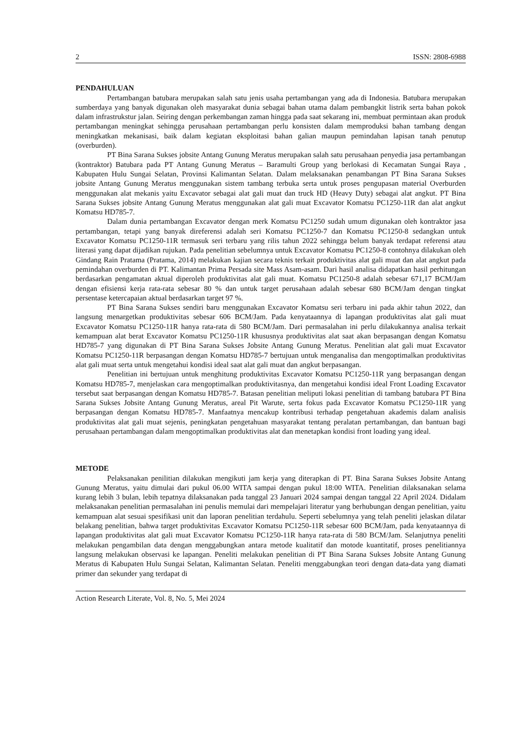2 ISSN: 2808-6988
PENDAHULUAN
Pertambangan batubara merupakan salah satu jenis usaha pertambangan yang ada di Indonesia. Batubara merupakan sumberdaya yang banyak digunakan oleh masyarakat dunia sebagai bahan utama dalam pembangkit listrik serta bahan pokok dalam infrastrukstur jalan. Seiring dengan perkembangan zaman hingga pada saat sekarang ini, membuat permintaan akan produk pertambangan meningkat sehingga perusahaan pertambangan perlu konsisten dalam memproduksi bahan tambang dengan meningkatkan mekanisasi, baik dalam kegiatan eksploitasi bahan galian maupun pemindahan lapisan tanah penutup (overburden).
PT Bina Sarana Sukses jobsite Antang Gunung Meratus merupakan salah satu perusahaan penyedia jasa pertambangan (kontraktor) Batubara pada PT Antang Gunung Meratus – Baramulti Group yang berlokasi di Kecamatan Sungai Raya , Kabupaten Hulu Sungai Selatan, Provinsi Kalimantan Selatan. Dalam melaksanakan penambangan PT Bina Sarana Sukses jobsite Antang Gunung Meratus menggunakan sistem tambang terbuka serta untuk proses pengupasan material Overburden menggunakan alat mekanis yaitu Excavator sebagai alat gali muat dan truck HD (Heavy Duty) sebagai alat angkut. PT Bina Sarana Sukses jobsite Antang Gunung Meratus menggunakan alat gali muat Excavator Komatsu PC1250-11R dan alat angkut Komatsu HD785-7.
Dalam dunia pertambangan Excavator dengan merk Komatsu PC1250 sudah umum digunakan oleh kontraktor jasa pertambangan, tetapi yang banyak direferensi adalah seri Komatsu PC1250-7 dan Komatsu PC1250-8 sedangkan untuk Excavator Komatsu PC1250-11R termasuk seri terbaru yang rilis tahun 2022 sehingga belum banyak terdapat referensi atau literasi yang dapat dijadikan rujukan. Pada penelitian sebelumnya untuk Excavator Komatsu PC1250-8 contohnya dilakukan oleh Gindang Rain Pratama (Pratama, 2014) melakukan kajian secara teknis terkait produktivitas alat gali muat dan alat angkut pada pemindahan overburden di PT. Kalimantan Prima Persada site Mass Asam-asam. Dari hasil analisa didapatkan hasil perhitungan berdasarkan pengamatan aktual diperoleh produktivitas alat gali muat. Komatsu PC1250-8 adalah sebesar 671,17 BCM/Jam dengan efisiensi kerja rata-rata sebesar 80 % dan untuk target perusahaan adalah sebesar 680 BCM/Jam dengan tingkat persentase ketercapaian aktual berdasarkan target 97 %.
PT Bina Sarana Sukses sendiri baru menggunakan Excavator Komatsu seri terbaru ini pada akhir tahun 2022, dan langsung menargetkan produktivitas sebesar 606 BCM/Jam. Pada kenyataannya di lapangan produktivitas alat gali muat Excavator Komatsu PC1250-11R hanya rata-rata di 580 BCM/Jam. Dari permasalahan ini perlu dilakukannya analisa terkait kemampuan alat berat Excavator Komatsu PC1250-11R khususnya produktivitas alat saat akan berpasangan dengan Komatsu HD785-7 yang digunakan di PT Bina Sarana Sukses Jobsite Antang Gunung Meratus. Penelitian alat gali muat Excavator Komatsu PC1250-11R berpasangan dengan Komatsu HD785-7 bertujuan untuk menganalisa dan mengoptimalkan produktivitas alat gali muat serta untuk mengetahui kondisi ideal saat alat gali muat dan angkut berpasangan.
Penelitian ini bertujuan untuk menghitung produktivitas Excavator Komatsu PC1250-11R yang berpasangan dengan Komatsu HD785-7, menjelaskan cara mengoptimalkan produktivitasnya, dan mengetahui kondisi ideal Front Loading Excavator tersebut saat berpasangan dengan Komatsu HD785-7. Batasan penelitian meliputi lokasi penelitian di tambang batubara PT Bina Sarana Sukses Jobsite Antang Gunung Meratus, areal Pit Warute, serta fokus pada Excavator Komatsu PC1250-11R yang berpasangan dengan Komatsu HD785-7. Manfaatnya mencakup kontribusi terhadap pengetahuan akademis dalam analisis produktivitas alat gali muat sejenis, peningkatan pengetahuan masyarakat tentang peralatan pertambangan, dan bantuan bagi perusahaan pertambangan dalam mengoptimalkan produktivitas alat dan menetapkan kondisi front loading yang ideal.
METODE
Pelaksanakan penilitian dilakukan mengikuti jam kerja yang diterapkan di PT. Bina Sarana Sukses Jobsite Antang Gunung Meratus, yaitu dimulai dari pukul 06.00 WITA sampai dengan pukul 18:00 WITA. Penelitian dilaksanakan selama kurang lebih 3 bulan, lebih tepatnya dilaksanakan pada tanggal 23 Januari 2024 sampai dengan tanggal 22 April 2024. Didalam melaksanakan penelitian permasalahan ini penulis memulai dari mempelajari literatur yang berhubungan dengan penelitian, yaitu kemampuan alat sesuai spesifikasi unit dan laporan penelitian terdahulu. Seperti sebelumnya yang telah peneliti jelaskan dilatar belakang penelitian, bahwa target produktivitas Excavator Komatsu PC1250-11R sebesar 600 BCM/Jam, pada kenyataannya di lapangan produktivitas alat gali muat Excavator Komatsu PC1250-11R hanya rata-rata di 580 BCM/Jam. Selanjutnya peneliti melakukan pengambilan data dengan menggabungkan antara metode kualitatif dan motode kuantitatif, proses penelitiannya langsung melakukan observasi ke lapangan. Peneliti melakukan penelitian di PT Bina Sarana Sukses Jobsite Antang Gunung Meratus di Kabupaten Hulu Sungai Selatan, Kalimantan Selatan. Peneliti menggabungkan teori dengan data-data yang diamati primer dan sekunder yang terdapat di
Action Research Literate, Vol. 8, No. 5, Mei 2024